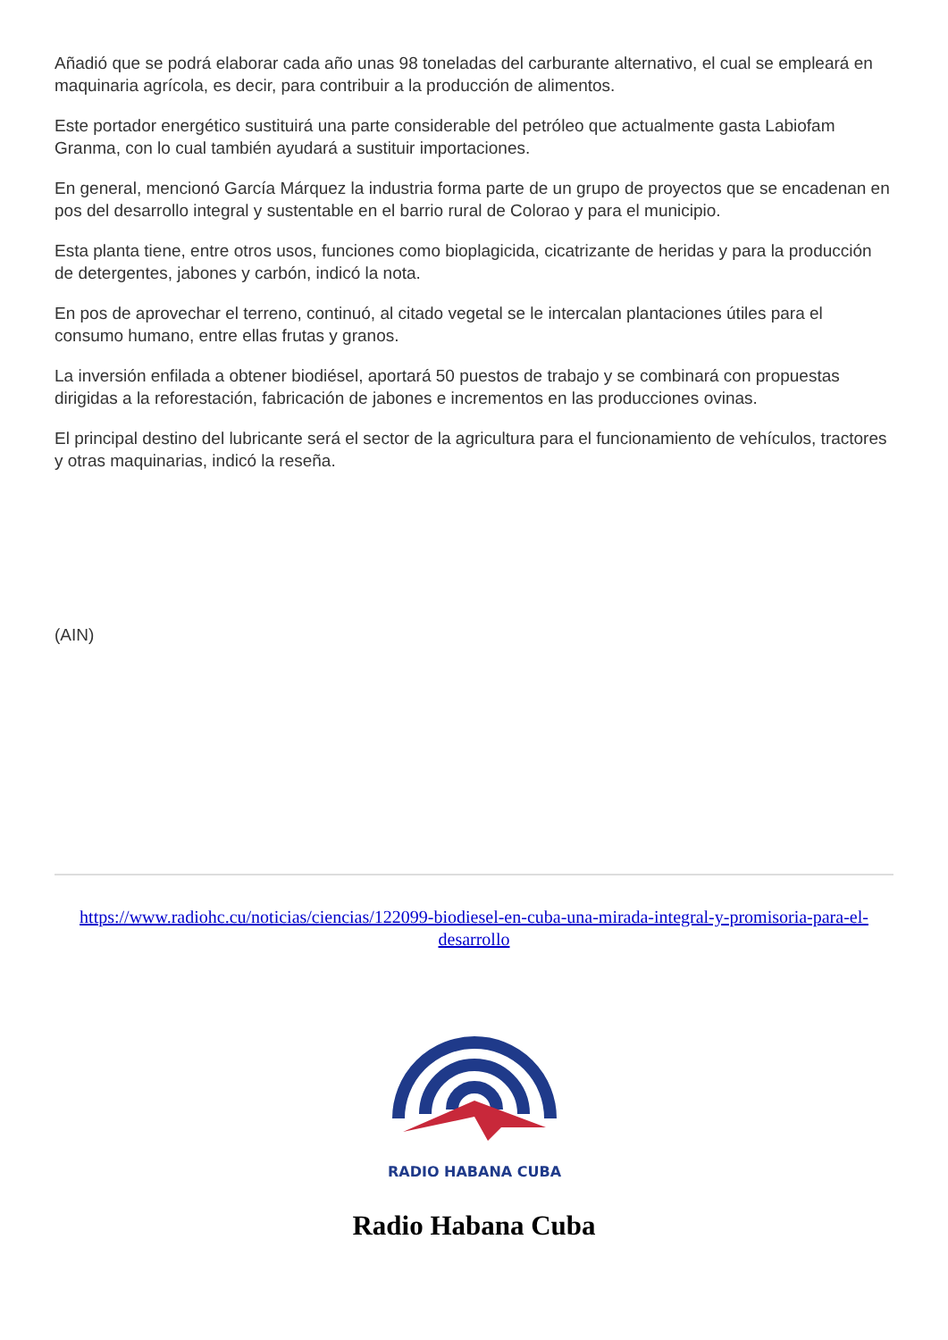Añadió que se podrá elaborar cada año unas 98 toneladas del carburante alternativo, el cual se empleará en maquinaria agrícola, es decir, para contribuir a la producción de alimentos.
Este portador energético sustituirá una parte considerable del petróleo que actualmente gasta Labiofam Granma, con lo cual también ayudará a sustituir importaciones.
En general, mencionó García Márquez la industria forma parte de un grupo de proyectos que se encadenan en pos del desarrollo integral y sustentable en el barrio rural de Colorao y para el municipio.
Esta planta tiene, entre otros usos, funciones como bioplagicida, cicatrizante de heridas y para la producción de detergentes, jabones y carbón, indicó la nota.
En pos de aprovechar el terreno, continuó, al citado vegetal se le intercalan plantaciones útiles para el consumo humano, entre ellas frutas y granos.
La inversión enfilada a obtener biodiésel, aportará 50 puestos de trabajo y se combinará con propuestas dirigidas a la reforestación, fabricación de jabones e incrementos en las producciones ovinas.
El principal destino del lubricante será el sector de la agricultura para el funcionamiento de vehículos, tractores y otras maquinarias, indicó la reseña.
(AIN)
https://www.radiohc.cu/noticias/ciencias/122099-biodiesel-en-cuba-una-mirada-integral-y-promisoria-para-el-desarrollo
RADIO HABANA CUBA
Radio Habana Cuba